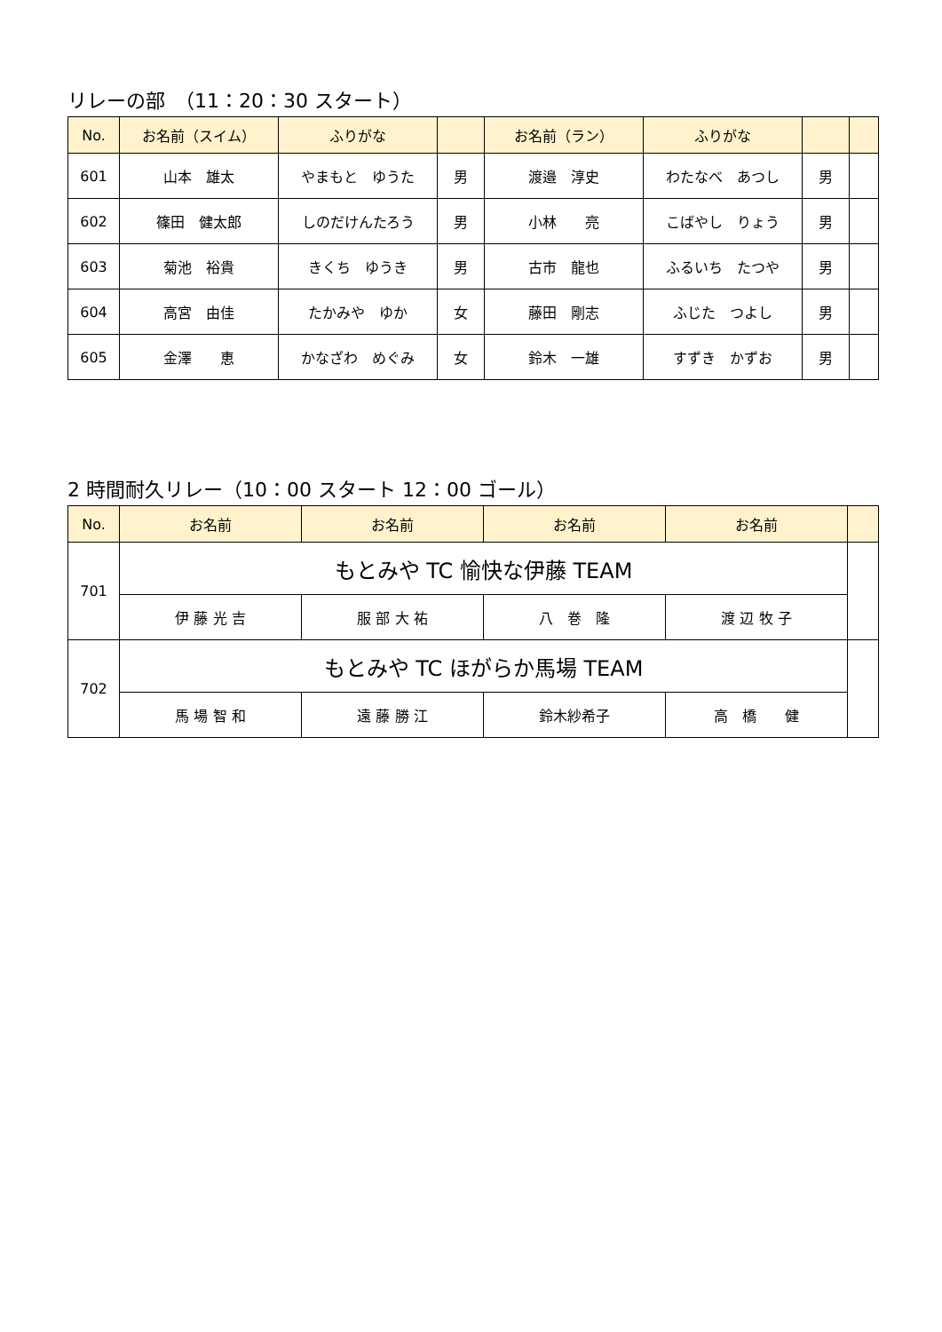リレーの部　（11：20：30 スタート）
| No. | お名前（スイム） | ふりがな | | お名前（ラン） | ふりがな | | |
| --- | --- | --- | --- | --- | --- | --- | --- |
| 601 | 山本 雄太 | やまもと ゆうた | 男 | 渡邉 淳史 | わたなべ あつし | 男 | |
| 602 | 篠田 健太郎 | しのだけんたろう | 男 | 小林 亮 | こばやし りょう | 男 | |
| 603 | 菊池 裕貴 | きくち ゆうき | 男 | 古市 龍也 | ふるいち たつや | 男 | |
| 604 | 高宮 由佳 | たかみや ゆか | 女 | 藤田 剛志 | ふじた つよし | 男 | |
| 605 | 金澤 恵 | かなざわ めぐみ | 女 | 鈴木 一雄 | すずき かずお | 男 | |
2 時間耐久リレー（10：00 スタート 12：00 ゴール）
| No. | お名前 | お名前 | お名前 | お名前 | |
| --- | --- | --- | --- | --- | --- |
| 701 | もとみや TC 愉快な伊藤 TEAM | | | | |
| | 伊 藤 光 吉 | 服 部 大 祐 | 八 巻 隆 | 渡 辺 牧 子 | |
| 702 | もとみや TC ほがらか馬場 TEAM | | | | |
| | 馬 場 智 和 | 遠 藤 勝 江 | 鈴木紗希子 | 高 橋 健 | |